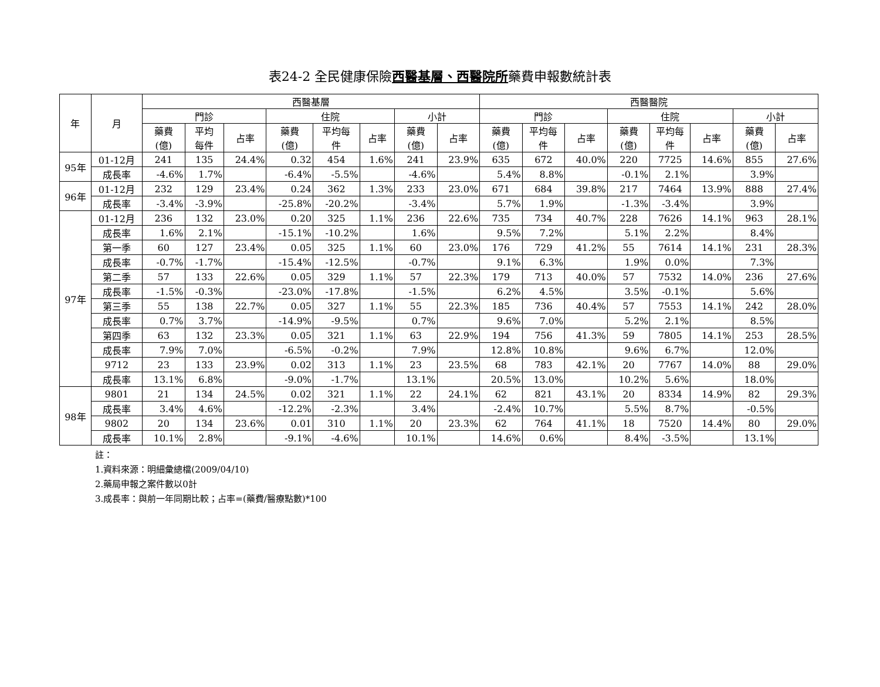表24-2 全民健康保險西醫基層、西醫院所藥費申報數統計表
| 年 | 月 | 西醫基層 | | | | | | | | 西醫醫院 | | | | | | | |
| --- | --- | --- | --- | --- | --- | --- | --- | --- | --- | --- | --- | --- | --- | --- | --- | --- | --- |
| | | 門診 | | | 住院 | | | 小計 | | 門診 | | | 住院 | | | 小計 | |
| | | 藥費 (億) | 平均 每件 | 占率 | 藥費 (億) | 平均每 件 | 占率 | 藥費 (億) | 占率 | 藥費 (億) | 平均每 件 | 占率 | 藥費 (億) | 平均每 件 | 占率 | 藥費 (億) | 占率 |
| 95年 | 01-12月 | 241 | 135 | 24.4% | 0.32 | 454 | 1.6% | 241 | 23.9% | 635 | 672 | 40.0% | 220 | 7725 | 14.6% | 855 | 27.6% |
| | 成長率 | -4.6% | 1.7% | | -6.4% | -5.5% | | -4.6% | | 5.4% | 8.8% | | -0.1% | 2.1% | | 3.9% | |
| 96年 | 01-12月 | 232 | 129 | 23.4% | 0.24 | 362 | 1.3% | 233 | 23.0% | 671 | 684 | 39.8% | 217 | 7464 | 13.9% | 888 | 27.4% |
| | 成長率 | -3.4% | -3.9% | | -25.8% | -20.2% | | -3.4% | | 5.7% | 1.9% | | -1.3% | -3.4% | | 3.9% | |
| 97年 | 01-12月 | 236 | 132 | 23.0% | 0.20 | 325 | 1.1% | 236 | 22.6% | 735 | 734 | 40.7% | 228 | 7626 | 14.1% | 963 | 28.1% |
| | 成長率 | 1.6% | 2.1% | | -15.1% | -10.2% | | 1.6% | | 9.5% | 7.2% | | 5.1% | 2.2% | | 8.4% | |
| | 第一季 | 60 | 127 | 23.4% | 0.05 | 325 | 1.1% | 60 | 23.0% | 176 | 729 | 41.2% | 55 | 7614 | 14.1% | 231 | 28.3% |
| | 成長率 | -0.7% | -1.7% | | -15.4% | -12.5% | | -0.7% | | 9.1% | 6.3% | | 1.9% | 0.0% | | 7.3% | |
| | 第二季 | 57 | 133 | 22.6% | 0.05 | 329 | 1.1% | 57 | 22.3% | 179 | 713 | 40.0% | 57 | 7532 | 14.0% | 236 | 27.6% |
| | 成長率 | -1.5% | -0.3% | | -23.0% | -17.8% | | -1.5% | | 6.2% | 4.5% | | 3.5% | -0.1% | | 5.6% | |
| | 第三季 | 55 | 138 | 22.7% | 0.05 | 327 | 1.1% | 55 | 22.3% | 185 | 736 | 40.4% | 57 | 7553 | 14.1% | 242 | 28.0% |
| | 成長率 | 0.7% | 3.7% | | -14.9% | -9.5% | | 0.7% | | 9.6% | 7.0% | | 5.2% | 2.1% | | 8.5% | |
| | 第四季 | 63 | 132 | 23.3% | 0.05 | 321 | 1.1% | 63 | 22.9% | 194 | 756 | 41.3% | 59 | 7805 | 14.1% | 253 | 28.5% |
| | 成長率 | 7.9% | 7.0% | | -6.5% | -0.2% | | 7.9% | | 12.8% | 10.8% | | 9.6% | 6.7% | | 12.0% | |
| | 9712 | 23 | 133 | 23.9% | 0.02 | 313 | 1.1% | 23 | 23.5% | 68 | 783 | 42.1% | 20 | 7767 | 14.0% | 88 | 29.0% |
| | 成長率 | 13.1% | 6.8% | | -9.0% | -1.7% | | 13.1% | | 20.5% | 13.0% | | 10.2% | 5.6% | | 18.0% | |
| 98年 | 9801 | 21 | 134 | 24.5% | 0.02 | 321 | 1.1% | 22 | 24.1% | 62 | 821 | 43.1% | 20 | 8334 | 14.9% | 82 | 29.3% |
| | 成長率 | 3.4% | 4.6% | | -12.2% | -2.3% | | 3.4% | | -2.4% | 10.7% | | 5.5% | 8.7% | | -0.5% | |
| | 9802 | 20 | 134 | 23.6% | 0.01 | 310 | 1.1% | 20 | 23.3% | 62 | 764 | 41.1% | 18 | 7520 | 14.4% | 80 | 29.0% |
| | 成長率 | 10.1% | 2.8% | | -9.1% | -4.6% | | 10.1% | | 14.6% | 0.6% | | 8.4% | -3.5% | | 13.1% | |
註：
1.資料來源：明細彙總檔(2009/04/10)
2.藥局申報之案件數以0計
3.成長率：與前一年同期比較；占率=(藥費/醫療點數)*100